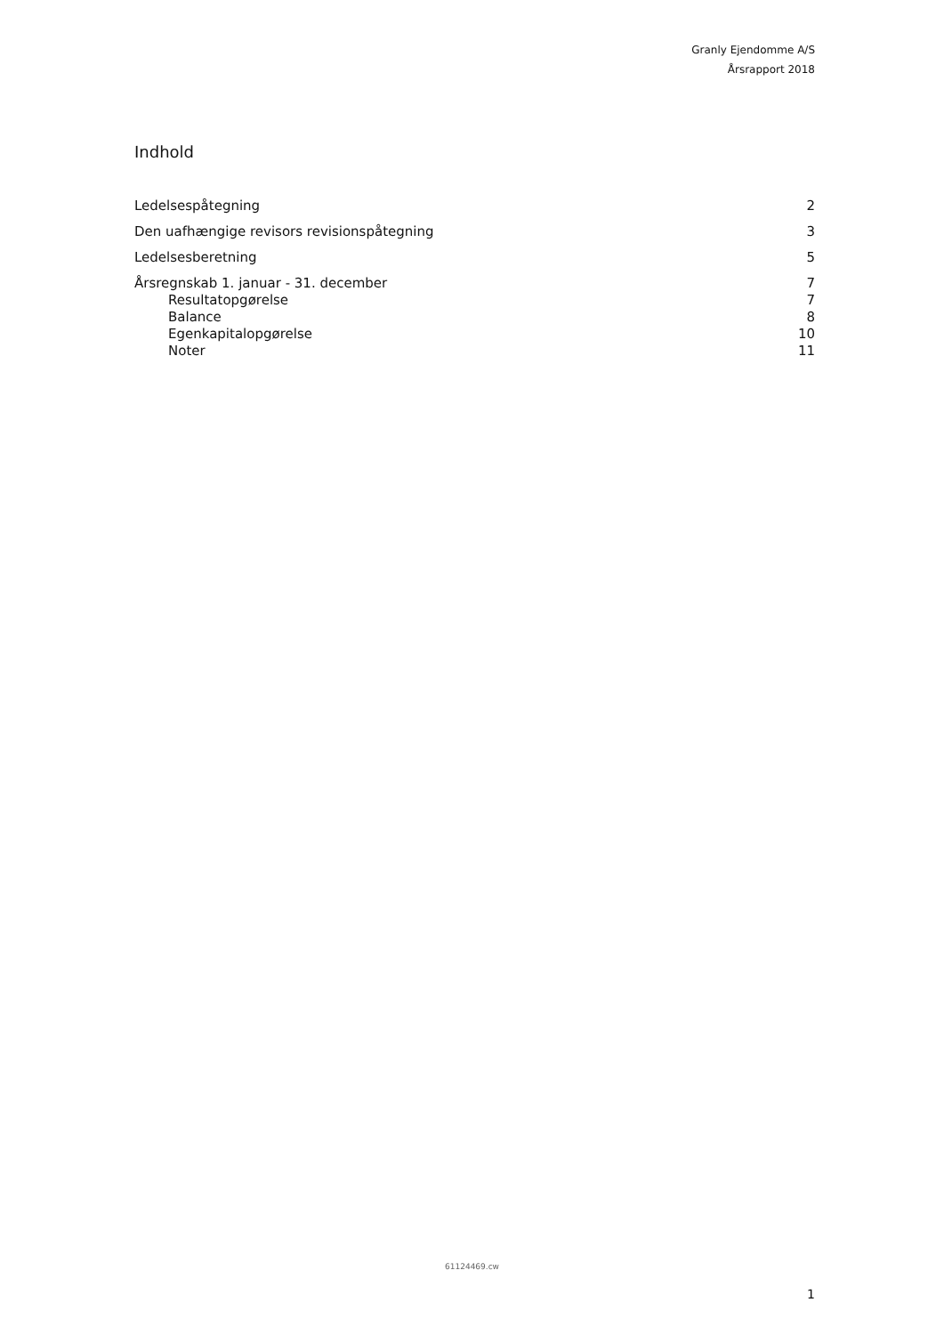Granly Ejendomme A/S
Årsrapport 2018
Indhold
Ledelsespåtegning 2
Den uafhængige revisors revisionspåtegning 3
Ledelsesberetning 5
Årsregnskab 1. januar - 31. december 7
Resultatopgørelse 7
Balance 8
Egenkapitalopgørelse 10
Noter 11
61124469.cw
1